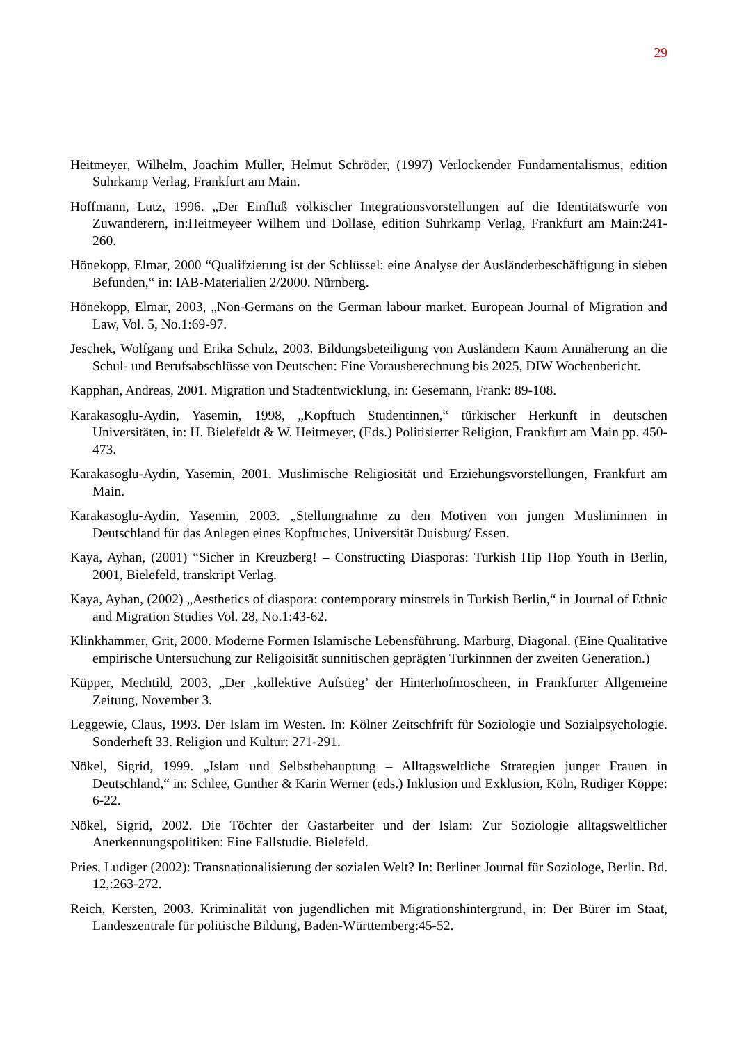29
Heitmeyer, Wilhelm, Joachim Müller, Helmut Schröder, (1997) Verlockender Fundamentalismus, edition Suhrkamp Verlag, Frankfurt am Main.
Hoffmann, Lutz, 1996. „Der Einfluß völkischer Integrationsvorstellungen auf die Identitätswürfe von Zuwanderern, in:Heitmeyeer Wilhem und Dollase, edition Suhrkamp Verlag, Frankfurt am Main:241-260.
Hönekopp, Elmar, 2000 “Qualifzierung ist der Schlüssel: eine Analyse der Ausländerbeschäftigung in sieben Befunden,“ in: IAB-Materialien 2/2000. Nürnberg.
Hönekopp, Elmar, 2003, „Non-Germans on the German labour market. European Journal of Migration and Law, Vol. 5, No.1:69-97.
Jeschek, Wolfgang und Erika Schulz, 2003. Bildungsbeteiligung von Ausländern Kaum Annäherung an die Schul- und Berufsabschlüsse von Deutschen: Eine Vorausberechnung bis 2025, DIW Wochenbericht.
Kapphan, Andreas, 2001. Migration und Stadtentwicklung, in: Gesemann, Frank: 89-108.
Karakasoglu-Aydin, Yasemin, 1998, „Kopftuch Studentinnen,“ türkischer Herkunft in deutschen Universitäten, in: H. Bielefeldt & W. Heitmeyer, (Eds.) Politisierter Religion, Frankfurt am Main pp. 450-473.
Karakasoglu-Aydin, Yasemin, 2001. Muslimische Religiosität und Erziehungsvorstellungen, Frankfurt am Main.
Karakasoglu-Aydin, Yasemin, 2003. „Stellungnahme zu den Motiven von jungen Musliminnen in Deutschland für das Anlegen eines Kopftuches, Universität Duisburg/ Essen.
Kaya, Ayhan, (2001) “Sicher in Kreuzberg! – Constructing Diasporas: Turkish Hip Hop Youth in Berlin, 2001, Bielefeld, transkript Verlag.
Kaya, Ayhan, (2002) „Aesthetics of diaspora: contemporary minstrels in Turkish Berlin,“ in Journal of Ethnic and Migration Studies Vol. 28, No.1:43-62.
Klinkhammer, Grit, 2000. Moderne Formen Islamische Lebensführung. Marburg, Diagonal. (Eine Qualitative empirische Untersuchung zur Religoisität sunnitischen geprägten Turkinnnen der zweiten Generation.)
Küpper, Mechtild, 2003, „Der ‚kollektive Aufstieg’ der Hinterhofmoscheen, in Frankfurter Allgemeine Zeitung, November 3.
Leggewie, Claus, 1993. Der Islam im Westen. In: Kölner Zeitschfrift für Soziologie und Sozialpsychologie. Sonderheft 33. Religion und Kultur: 271-291.
Nökel, Sigrid, 1999. „Islam und Selbstbehauptung – Alltagsweltliche Strategien junger Frauen in Deutschland,“ in: Schlee, Gunther & Karin Werner (eds.) Inklusion und Exklusion, Köln, Rüdiger Köppe: 6-22.
Nökel, Sigrid, 2002. Die Töchter der Gastarbeiter und der Islam: Zur Soziologie alltagsweltlicher Anerkennungspolitiken: Eine Fallstudie. Bielefeld.
Pries, Ludiger (2002): Transnationalisierung der sozialen Welt? In: Berliner Journal für Soziologe, Berlin. Bd. 12,:263-272.
Reich, Kersten, 2003. Kriminalität von jugendlichen mit Migrationshintergrund, in: Der Bürer im Staat, Landeszentrale für politische Bildung, Baden-Württemberg:45-52.